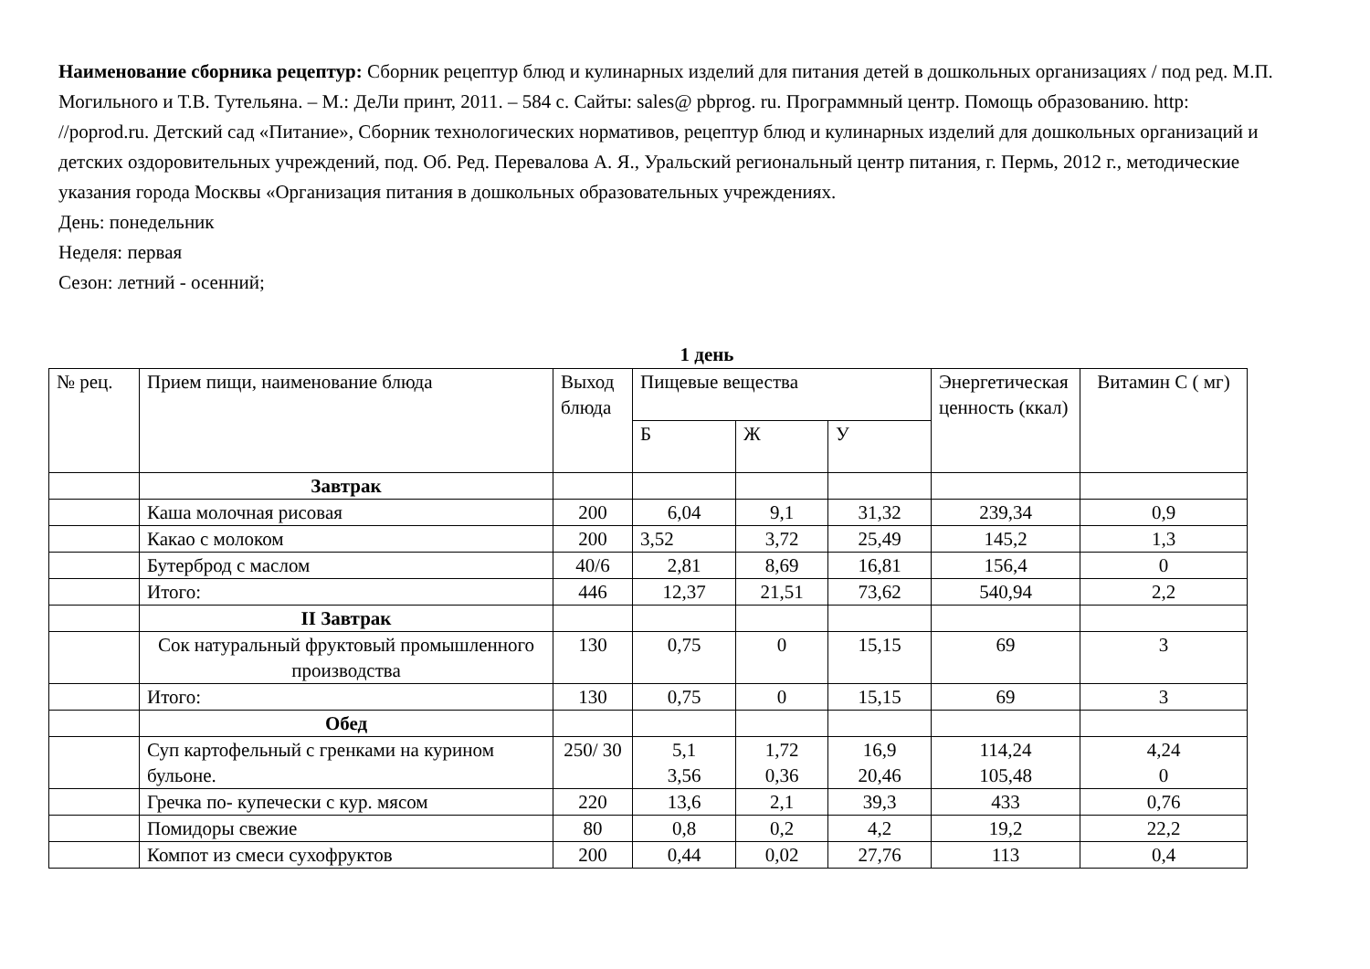Наименование сборника рецептур: Сборник рецептур блюд и кулинарных изделий для питания детей в дошкольных организациях / под ред. М.П. Могильного и Т.В. Тутельяна. – М.: ДеЛи принт, 2011. – 584 с. Сайты: sales@ pbprog. ru. Программный центр. Помощь образованию. http: //poprod.ru. Детский сад «Питание», Сборник технологических нормативов, рецептур блюд и кулинарных изделий для дошкольных организаций и детских оздоровительных учреждений, под. Об. Ред. Перевалова А. Я., Уральский региональный центр питания, г. Пермь, 2012 г., методические указания города Москвы «Организация питания в дошкольных образовательных учреждениях.
День: понедельник
Неделя: первая
Сезон: летний - осенний;
1 день
| № рец. | Прием пищи, наименование блюда | Выход блюда | Пищевые вещества | | | Энергетическая ценность (ккал) | Витамин С ( мг) |
| --- | --- | --- | --- | --- | --- | --- | --- |
| | | | Б | Ж | У | | |
| | Завтрак | | | | | | |
| | Каша молочная рисовая | 200 | 6,04 | 9,1 | 31,32 | 239,34 | 0,9 |
| | Какао с молоком | 200 | 3,52 | 3,72 | 25,49 | 145,2 | 1,3 |
| | Бутерброд с маслом | 40/6 | 2,81 | 8,69 | 16,81 | 156,4 | 0 |
| | Итого: | 446 | 12,37 | 21,51 | 73,62 | 540,94 | 2,2 |
| | II Завтрак | | | | | | |
| | Сок натуральный фруктовый промышленного производства | 130 | 0,75 | 0 | 15,15 | 69 | 3 |
| | Итого: | 130 | 0,75 | 0 | 15,15 | 69 | 3 |
| | Обед | | | | | | |
| | Суп картофельный с гренками на курином бульоне. | 250/ 30 | 5,1 3,56 | 1,72 0,36 | 16,9 20,46 | 114,24 105,48 | 4,24 0 |
| | Гречка по- купечески с кур. мясом | 220 | 13,6 | 2,1 | 39,3 | 433 | 0,76 |
| | Помидоры свежие | 80 | 0,8 | 0,2 | 4,2 | 19,2 | 22,2 |
| | Компот из смеси сухофруктов | 200 | 0,44 | 0,02 | 27,76 | 113 | 0,4 |